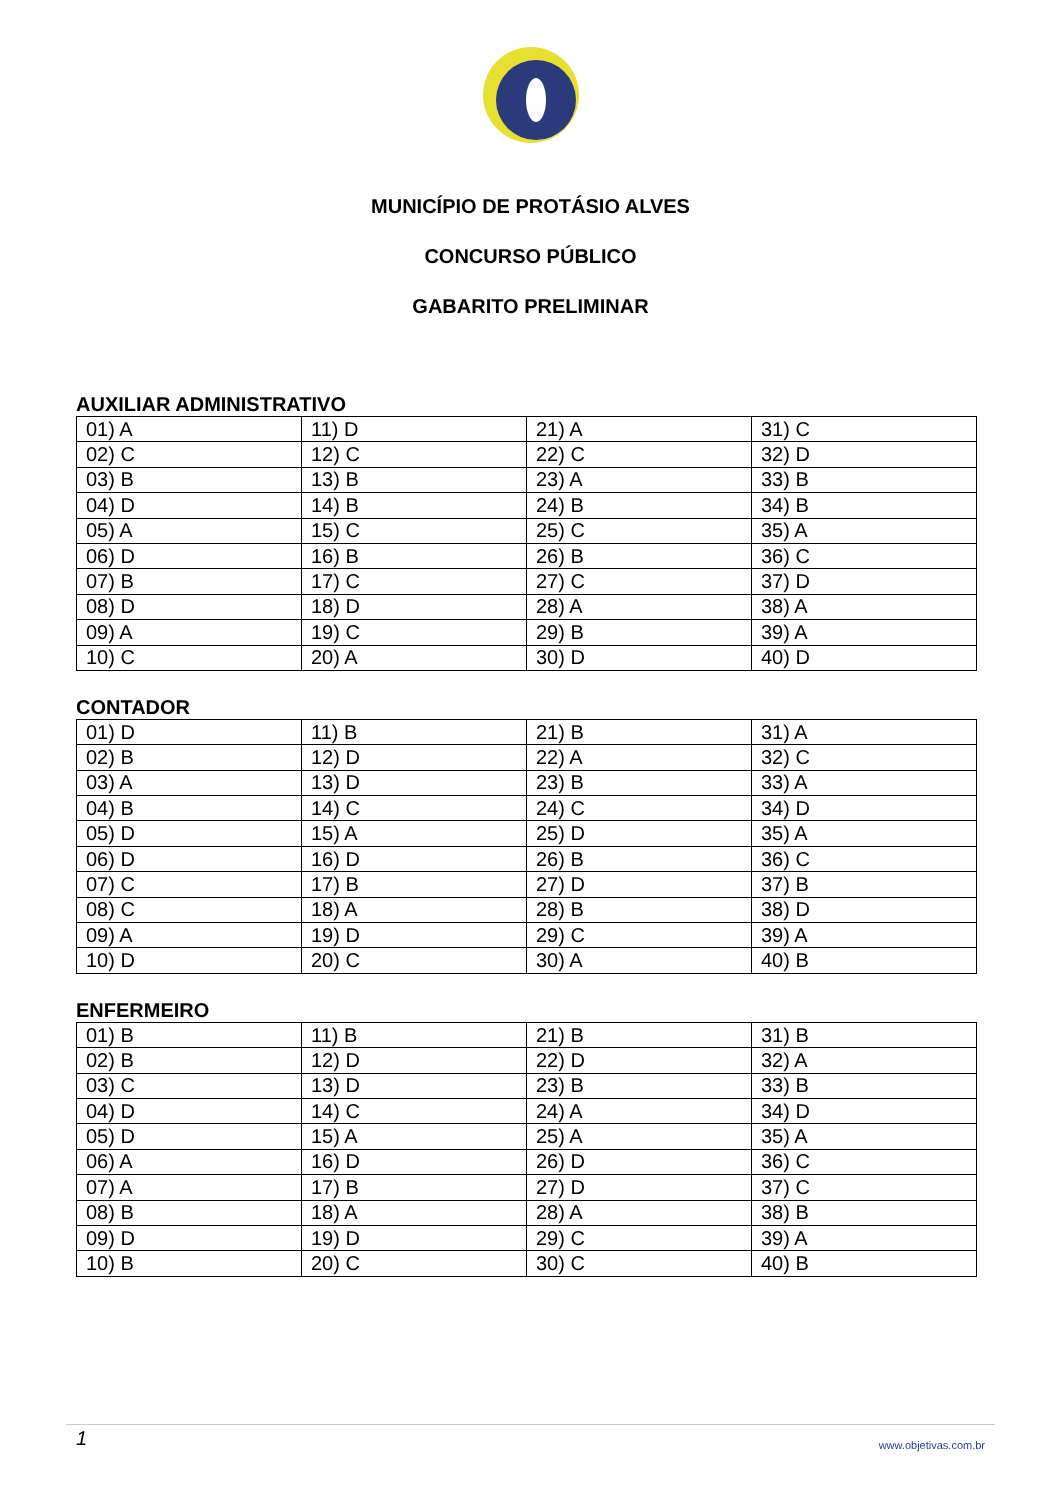MUNICÍPIO DE PROTÁSIO ALVES
CONCURSO PÚBLICO
GABARITO PRELIMINAR
AUXILIAR ADMINISTRATIVO
| 01) A | 11) D | 21) A | 31) C |
| 02) C | 12) C | 22) C | 32) D |
| 03) B | 13) B | 23) A | 33) B |
| 04) D | 14) B | 24) B | 34) B |
| 05) A | 15) C | 25) C | 35) A |
| 06) D | 16) B | 26) B | 36) C |
| 07) B | 17) C | 27) C | 37) D |
| 08) D | 18) D | 28) A | 38) A |
| 09) A | 19) C | 29) B | 39) A |
| 10) C | 20) A | 30) D | 40) D |
CONTADOR
| 01) D | 11) B | 21) B | 31) A |
| 02) B | 12) D | 22) A | 32) C |
| 03) A | 13) D | 23) B | 33) A |
| 04) B | 14) C | 24) C | 34) D |
| 05) D | 15) A | 25) D | 35) A |
| 06) D | 16) D | 26) B | 36) C |
| 07) C | 17) B | 27) D | 37) B |
| 08) C | 18) A | 28) B | 38) D |
| 09) A | 19) D | 29) C | 39) A |
| 10) D | 20) C | 30) A | 40) B |
ENFERMEIRO
| 01) B | 11) B | 21) B | 31) B |
| 02) B | 12) D | 22) D | 32) A |
| 03) C | 13) D | 23) B | 33) B |
| 04) D | 14) C | 24) A | 34) D |
| 05) D | 15) A | 25) A | 35) A |
| 06) A | 16) D | 26) D | 36) C |
| 07) A | 17) B | 27) D | 37) C |
| 08) B | 18) A | 28) A | 38) B |
| 09) D | 19) D | 29) C | 39) A |
| 10) B | 20) C | 30) C | 40) B |
1 www.objetivas.com.br